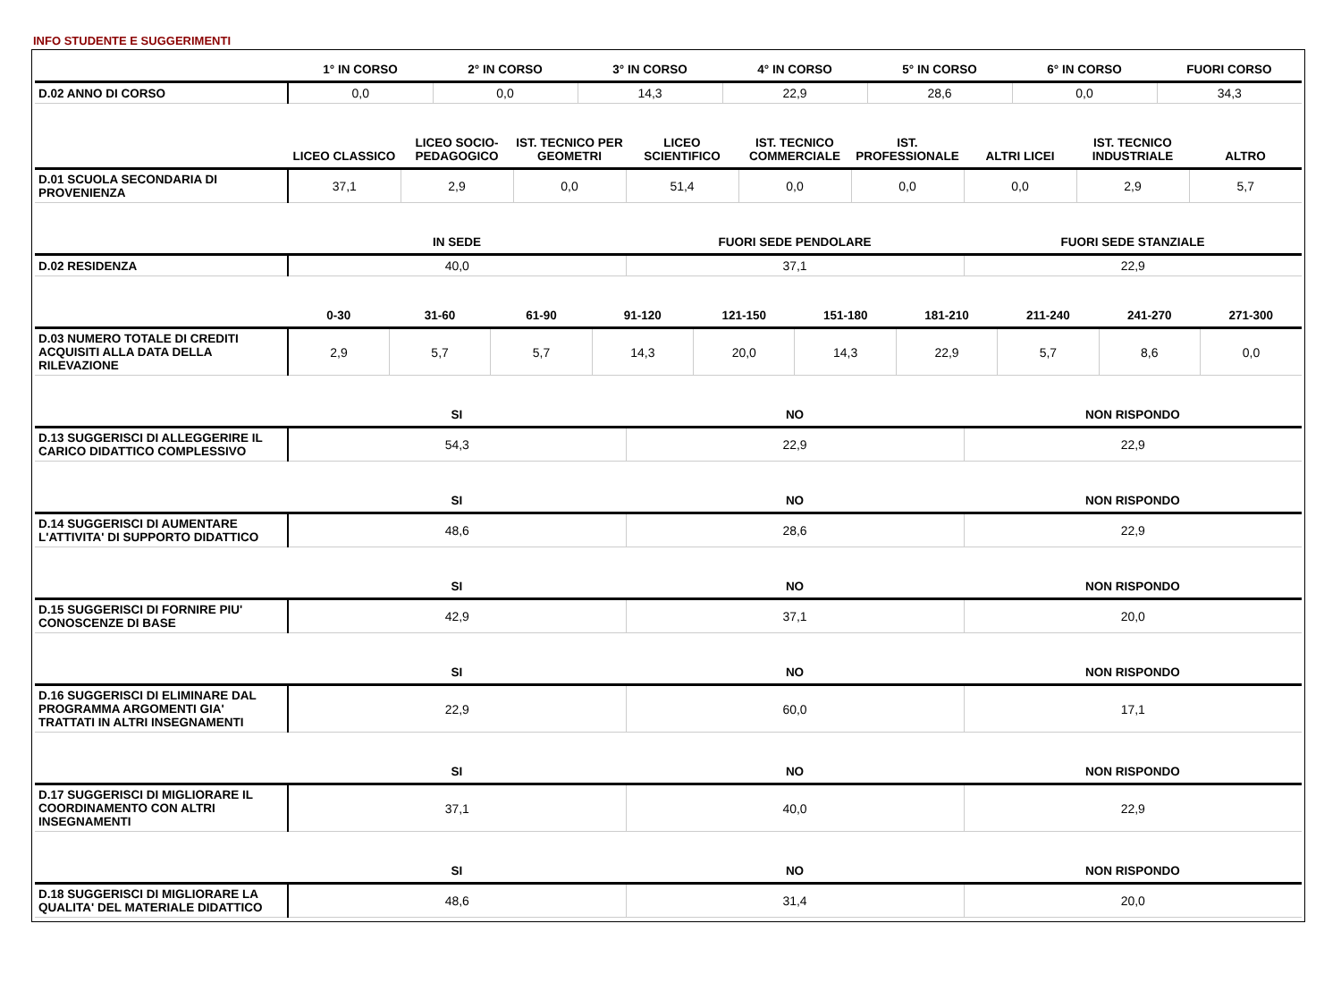INFO STUDENTE E SUGGERIMENTI
| | 1° IN CORSO | 2° IN CORSO | 3° IN CORSO | 4° IN CORSO | 5° IN CORSO | 6° IN CORSO | FUORI CORSO |
| --- | --- | --- | --- | --- | --- | --- | --- |
| D.02 ANNO DI CORSO | 0,0 | 0,0 | 14,3 | 22,9 | 28,6 | 0,0 | 34,3 |
| | LICEO CLASSICO | LICEO SOCIO-PEDAGOGICO | IST. TECNICO PER GEOMETRI | LICEO SCIENTIFICO | IST. TECNICO COMMERCIALE | IST. PROFESSIONALE | ALTRI LICEI | IST. TECNICO INDUSTRIALE | ALTRO |
| --- | --- | --- | --- | --- | --- | --- | --- | --- | --- |
| D.01 SCUOLA SECONDARIA DI PROVENIENZA | 37,1 | 2,9 | 0,0 | 51,4 | 0,0 | 0,0 | 0,0 | 2,9 | 5,7 |
| | IN SEDE | FUORI SEDE PENDOLARE | FUORI SEDE STANZIALE |
| --- | --- | --- | --- |
| D.02 RESIDENZA | 40,0 | 37,1 | 22,9 |
| | 0-30 | 31-60 | 61-90 | 91-120 | 121-150 | 151-180 | 181-210 | 211-240 | 241-270 | 271-300 |
| --- | --- | --- | --- | --- | --- | --- | --- | --- | --- | --- |
| D.03 NUMERO TOTALE DI CREDITI ACQUISITI ALLA DATA DELLA RILEVAZIONE | 2,9 | 5,7 | 5,7 | 14,3 | 20,0 | 14,3 | 22,9 | 5,7 | 8,6 | 0,0 |
| | SI | NO | NON RISPONDO |
| --- | --- | --- | --- |
| D.13 SUGGERISCI DI ALLEGGERIRE IL CARICO DIDATTICO COMPLESSIVO | 54,3 | 22,9 | 22,9 |
| | SI | NO | NON RISPONDO |
| --- | --- | --- | --- |
| D.14 SUGGERISCI DI AUMENTARE L'ATTIVITA' DI SUPPORTO DIDATTICO | 48,6 | 28,6 | 22,9 |
| | SI | NO | NON RISPONDO |
| --- | --- | --- | --- |
| D.15 SUGGERISCI DI FORNIRE PIU' CONOSCENZE DI BASE | 42,9 | 37,1 | 20,0 |
| | SI | NO | NON RISPONDO |
| --- | --- | --- | --- |
| D.16 SUGGERISCI DI ELIMINARE DAL PROGRAMMA ARGOMENTI GIA' TRATTATI IN ALTRI INSEGNAMENTI | 22,9 | 60,0 | 17,1 |
| | SI | NO | NON RISPONDO |
| --- | --- | --- | --- |
| D.17 SUGGERISCI DI MIGLIORARE IL COORDINAMENTO CON ALTRI INSEGNAMENTI | 37,1 | 40,0 | 22,9 |
| | SI | NO | NON RISPONDO |
| --- | --- | --- | --- |
| D.18 SUGGERISCI DI MIGLIORARE LA QUALITA' DEL MATERIALE DIDATTICO | 48,6 | 31,4 | 20,0 |